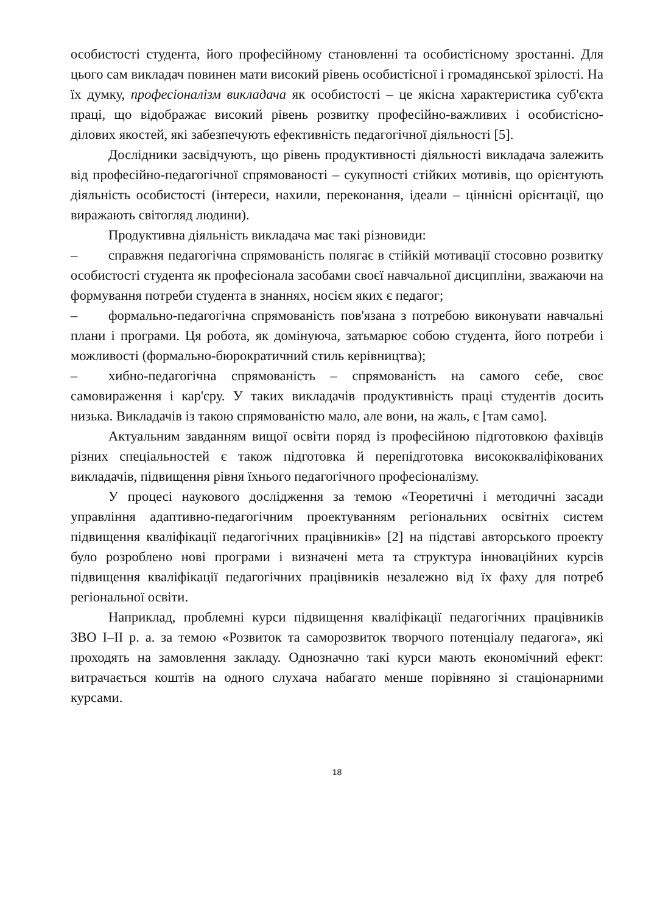особистості студента, його професійному становленні та особистісному зростанні. Для цього сам викладач повинен мати високий рівень особистісної і громадянської зрілості. На їх думку, професіоналізм викладача як особистості – це якісна характеристика суб'єкта праці, що відображає високий рівень розвитку професійно-важливих і особистісно-ділових якостей, які забезпечують ефективність педагогічної діяльності [5].
Дослідники засвідчують, що рівень продуктивності діяльності викладача залежить від професійно-педагогічної спрямованості – сукупності стійких мотивів, що орієнтують діяльність особистості (інтереси, нахили, переконання, ідеали – ціннісні орієнтації, що виражають світогляд людини).
Продуктивна діяльність викладача має такі різновиди:
– справжня педагогічна спрямованість полягає в стійкій мотивації стосовно розвитку особистості студента як професіонала засобами своєї навчальної дисципліни, зважаючи на формування потреби студента в знаннях, носієм яких є педагог;
– формально-педагогічна спрямованість пов'язана з потребою виконувати навчальні плани і програми. Ця робота, як домінуюча, затьмарює собою студента, його потреби і можливості (формально-бюрократичний стиль керівництва);
– хибно-педагогічна спрямованість – спрямованість на самого себе, своє самовираження і кар'єру. У таких викладачів продуктивність праці студентів досить низька. Викладачів із такою спрямованістю мало, але вони, на жаль, є [там само].
Актуальним завданням вищої освіти поряд із професійною підготовкою фахівців різних спеціальностей є також підготовка й перепідготовка висококваліфікованих викладачів, підвищення рівня їхнього педагогічного професіоналізму.
У процесі наукового дослідження за темою «Теоретичні і методичні засади управління адаптивно-педагогічним проектуванням регіональних освітніх систем підвищення кваліфікації педагогічних працівників» [2] на підставі авторського проекту було розроблено нові програми і визначені мета та структура інноваційних курсів підвищення кваліфікації педагогічних працівників незалежно від їх фаху для потреб регіональної освіти.
Наприклад, проблемні курси підвищення кваліфікації педагогічних працівників ЗВО І–ІІ р. а. за темою «Розвиток та саморозвиток творчого потенціалу педагога», які проходять на замовлення закладу. Однозначно такі курси мають економічний ефект: витрачається коштів на одного слухача набагато менше порівняно зі стаціонарними курсами.
18